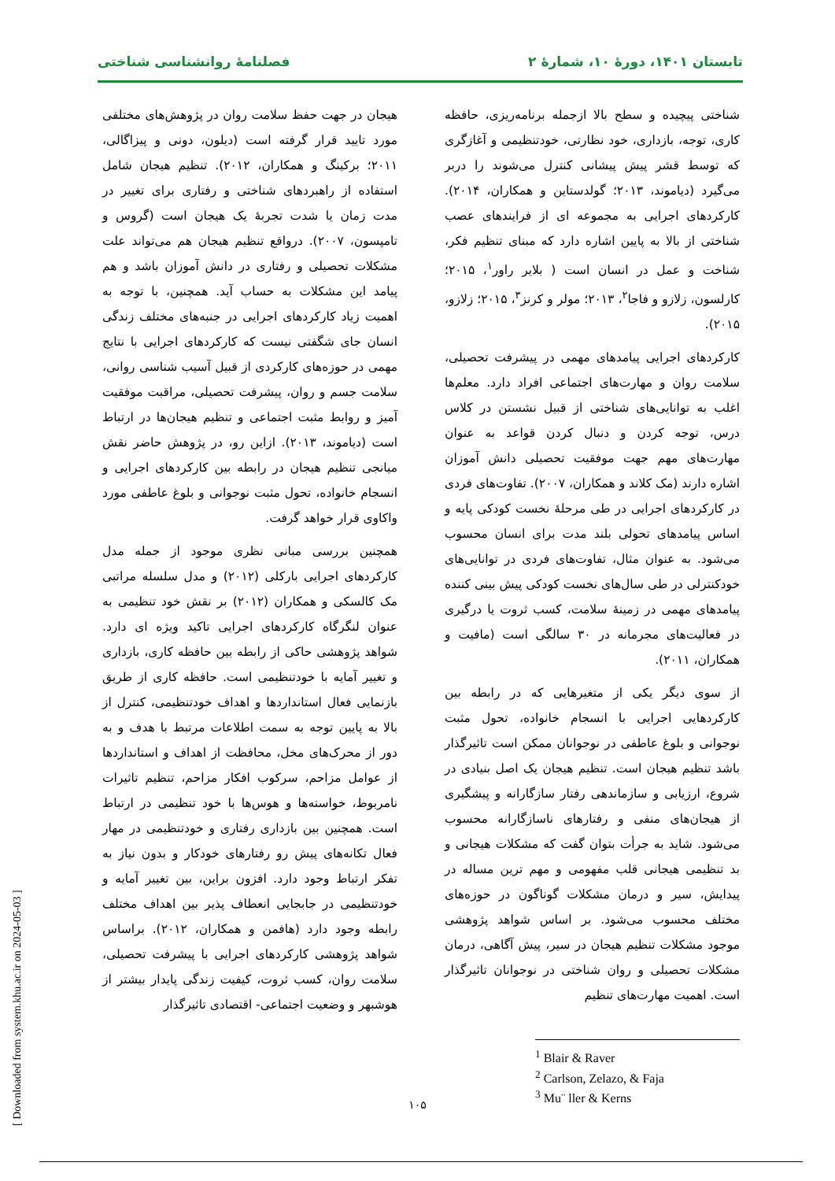تابستان ۱۴۰۱، دورهٔ ۱۰، شمارهٔ ۲ فصلنامهٔ روانشناسی شناختی
شناختی پیچیده و سطح بالا ازجمله برنامه‌ریزی، حافظه کاری، توجه، بازداری، خود نظارتی، خودتنظیمی و آغازگری که توسط قشر پیش پیشانی کنترل می‌شوند را دربر می‌گیرد (دیاموند، ۲۰۱۳؛ گولدستاین و همکاران، ۲۰۱۴). کارکردهای اجرایی به مجموعه ای از فرایندهای عصب شناختی از بالا به پایین اشاره دارد که مبنای تنظیم فکر، شناخت و عمل در انسان است ( بلایر راور<sup>۱</sup>، ۲۰۱۵؛ کارلسون، زلازو و فاجا<sup>۲</sup>، ۲۰۱۳؛ مولر و کرنز<sup>۳</sup>، ۲۰۱۵؛ زلازو، ۲۰۱۵).
کارکردهای اجرایی پیامدهای مهمی در پیشرفت تحصیلی، سلامت روان و مهارت‌های اجتماعی افراد دارد. معلم‌ها اغلب به توانایی‌های شناختی از قبیل نشستن در کلاس درس، توجه کردن و دنبال کردن قواعد به عنوان مهارت‌های مهم جهت موفقیت تحصیلی دانش آموزان اشاره دارند (مک کلاند و همکاران، ۲۰۰۷). تفاوت‌های فردی در کارکردهای اجرایی در طی مرحلهٔ نخست کودکی پایه و اساس پیامدهای تحولی بلند مدت برای انسان محسوب می‌شود. به عنوان مثال، تفاوت‌های فردی در توانایی‌های خودکنترلی در طی سال‌های نخست کودکی پیش بینی کننده پیامدهای مهمی در زمینهٔ سلامت، کسب ثروت یا درگیری در فعالیت‌های مجرمانه در ۳۰ سالگی است (مافیت و همکاران، ۲۰۱۱).
از سوی دیگر یکی از متغیرهایی که در رابطه بین کارکردهایی اجرایی با انسجام خانواده، تحول مثبت نوجوانی و بلوغ عاطفی در نوجوانان ممکن است تاثیرگذار باشد تنظیم هیجان است. تنظیم هیجان یک اصل بنیادی در شروع، ارزیابی و سازماندهی رفتار سازگارانه و پیشگیری از هیجان‌های منفی و رفتارهای ناسازگارانه محسوب می‌شود. شاید به جرأت بتوان گفت که مشکلات هیجانی و بد تنظیمی هیجانی قلب مفهومی و مهم ترین مساله در پیدایش، سیر و درمان مشکلات گوناگون در حوزه‌های مختلف محسوب می‌شود. بر اساس شواهد پژوهشی موجود مشکلات تنظیم هیجان در سیر، پیش آگاهی، درمان مشکلات تحصیلی و روان شناختی در نوجوانان تاثیرگذار است. اهمیت مهارت‌های تنظیم
<sup>1</sup> Blair & Raver
<sup>2</sup> Carlson, Zelazo, & Faja
<sup>3</sup> Mu¨ ller & Kerns
هیجان در جهت حفظ سلامت روان در پژوهش‌های مختلفی مورد تایید قرار گرفته است (دیلون، دونی و پیزاگالی، ۲۰۱۱؛ برکینگ و همکاران، ۲۰۱۲). تنظیم هیجان شامل استفاده از راهبردهای شناختی و رفتاری برای تغییر در مدت زمان یا شدت تجربهٔ یک هیجان است (گروس و تامپسون، ۲۰۰۷). درواقع تنظیم هیجان هم می‌تواند علت مشکلات تحصیلی و رفتاری در دانش آموزان باشد و هم پیامد این مشکلات به حساب آید. همچنین، با توجه به اهمیت زیاد کارکردهای اجرایی در جنبه‌های مختلف زندگی انسان جای شگفتی نیست که کارکردهای اجرایی با نتایج مهمی در حوزه‌های کارکردی از قبیل آسیب شناسی روانی، سلامت جسم و روان، پیشرفت تحصیلی، مراقبت موفقیت آمیز و روابط مثبت اجتماعی و تنظیم هیجان‌ها در ارتباط است (دیاموند، ۲۰۱۳). ازاین رو، در پژوهش حاضر نقش میانجی تنظیم هیجان در رابطه بین کارکردهای اجرایی و انسجام خانواده، تحول مثبت نوجوانی و بلوغ عاطفی مورد واکاوی قرار خواهد گرفت.
همچنین بررسی مبانی نظری موجود از جمله مدل کارکردهای اجرایی بارکلی (۲۰۱۲) و مدل سلسله مراتبی مک کالسکی و همکاران (۲۰۱۲) بر نقش خود تنظیمی به عنوان لنگرگاه کارکردهای اجرایی تاکید ویژه ای دارد. شواهد پژوهشی حاکی از رابطه بین حافظه کاری، بازداری و تغییر آمایه با خودتنظیمی است. حافظه کاری از طریق بازنمایی فعال استانداردها و اهداف خودتنظیمی، کنترل از بالا به پایین توجه به سمت اطلاعات مرتبط با هدف و به دور از محرک‌های مخل، محافظت از اهداف و استانداردها از عوامل مزاحم، سرکوب افکار مزاحم، تنظیم تاثیرات نامربوط، خواسته‌ها و هوس‌ها با خود تنظیمی در ارتباط است. همچنین بین بازداری رفتاری و خودتنظیمی در مهار فعال تکانه‌های پیش رو رفتارهای خودکار و بدون نیاز به تفکر ارتباط وجود دارد. افزون براین، بین تغییر آمایه و خودتنظیمی در جابجایی انعطاف پذیر بین اهداف مختلف رابطه وجود دارد (هافمن و همکاران، ۲۰۱۲). براساس شواهد پژوهشی کارکردهای اجرایی با پیشرفت تحصیلی، سلامت روان، کسب ثروت، کیفیت زندگی پایدار بیشتر از هوشبهر و وضعیت اجتماعی- اقتصادی تاثیرگذار
۱۰۵
[ Downloaded from system.khu.ac.ir on 2024-05-03 ]